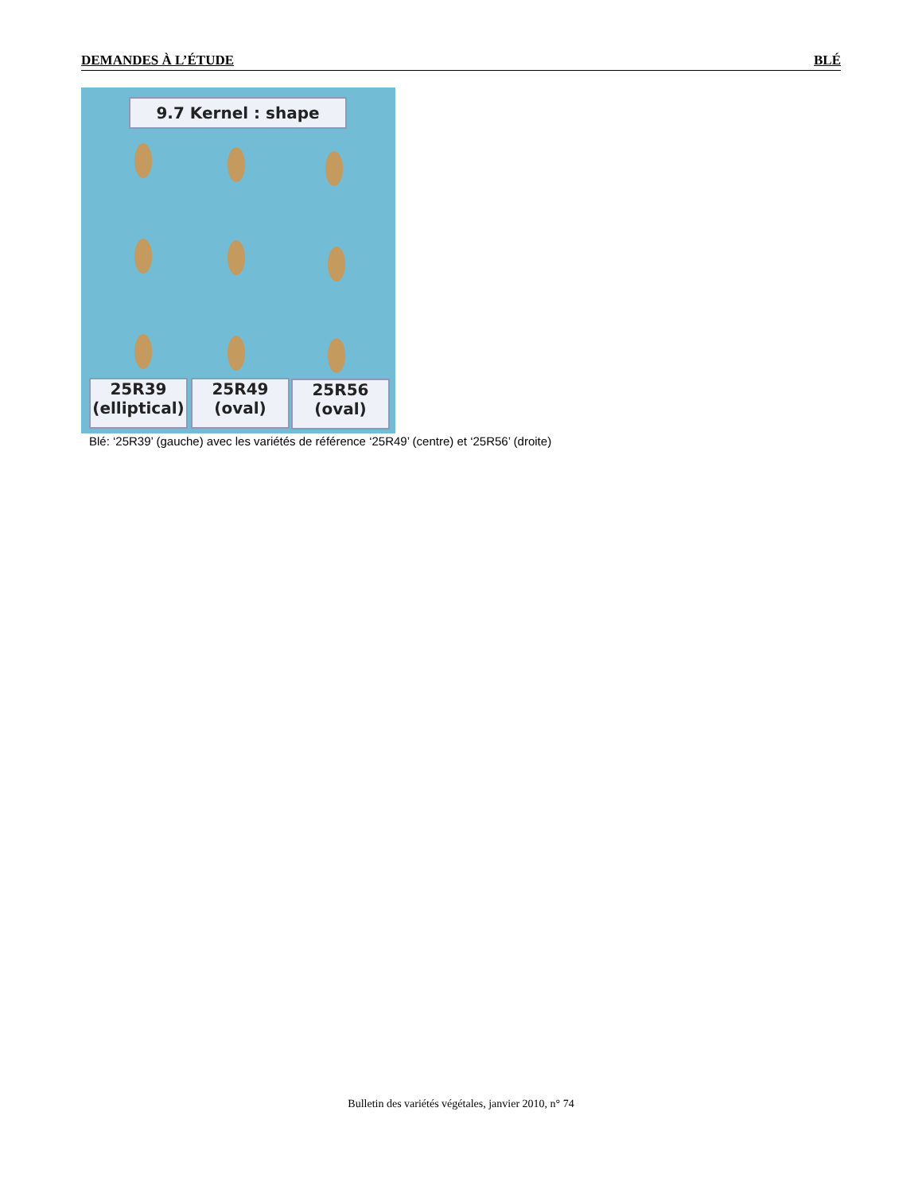DEMANDES À L’ÉTUDE BLÉ
9.7 Kernel : shape
25R39
(elliptical)
25R49
(oval)
25R56
(oval)
Blé: ‘25R39’ (gauche) avec les variétés de référence ‘25R49’ (centre) et ‘25R56’ (droite)
Bulletin des variétés végétales, janvier 2010, n° 74